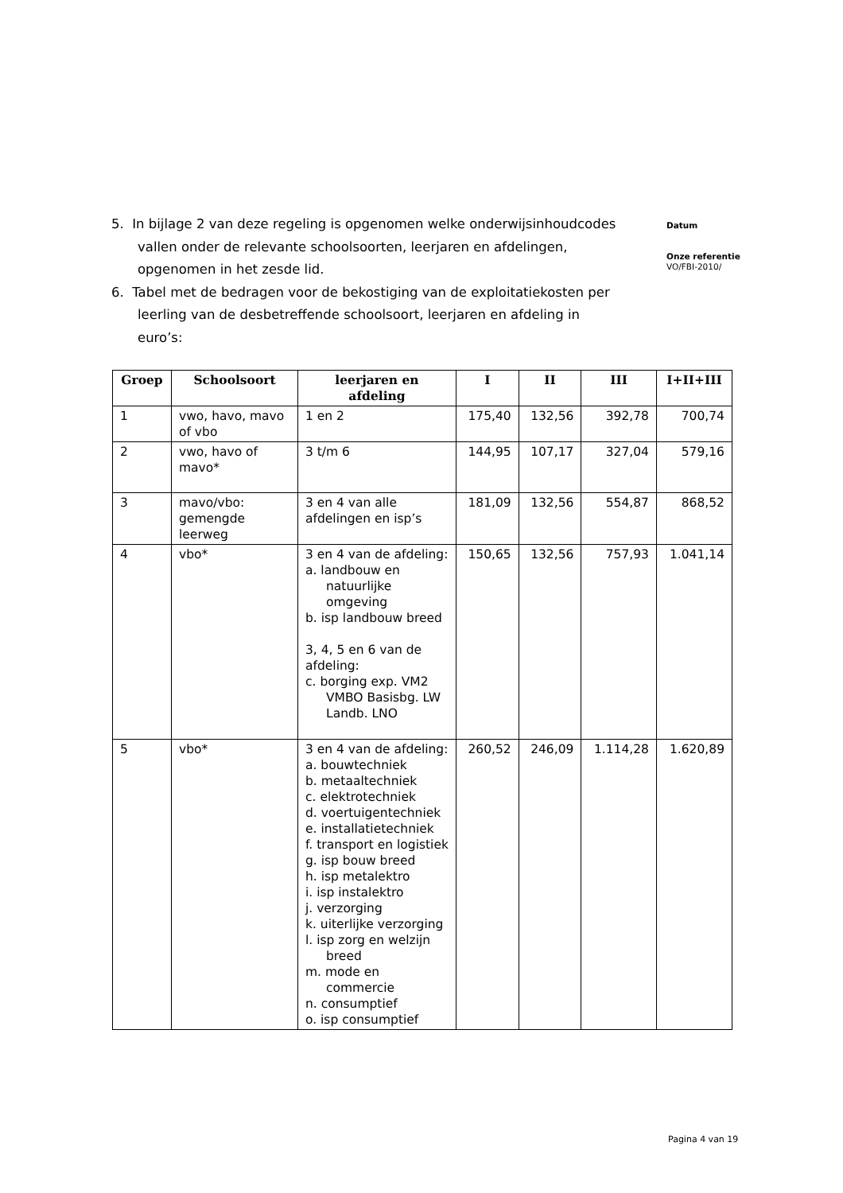5. In bijlage 2 van deze regeling is opgenomen welke onderwijsinhoudcodes vallen onder de relevante schoolsoorten, leerjaren en afdelingen, opgenomen in het zesde lid.
6. Tabel met de bedragen voor de bekostiging van de exploitatiekosten per leerling van de desbetreffende schoolsoort, leerjaren en afdeling in euro’s:
Datum
Onze referentie
VO/FBI-2010/
| Groep | Schoolsoort | leerjaren en afdeling | I | II | III | I+II+III |
| --- | --- | --- | --- | --- | --- | --- |
| 1 | vwo, havo, mavo of vbo | 1 en 2 | 175,40 | 132,56 | 392,78 | 700,74 |
| 2 | vwo, havo of mavo* | 3 t/m 6 | 144,95 | 107,17 | 327,04 | 579,16 |
| 3 | mavo/vbo: gemengde leerweg | 3 en 4 van alle afdelingen en isp’s | 181,09 | 132,56 | 554,87 | 868,52 |
| 4 | vbo* | 3 en 4 van de afdeling: a. landbouw en natuurlijke omgeving b. isp landbouw breed 3, 4, 5 en 6 van de afdeling: c. borging exp. VM2 VMBO Basisbg. LW Landb. LNO | 150,65 | 132,56 | 757,93 | 1.041,14 |
| 5 | vbo* | 3 en 4 van de afdeling: a. bouwtechniek b. metaaltechniek c. elektrotechniek d. voertuigentechniek e. installatietechniek f. transport en logistiek g. isp bouw breed h. isp metalektro i. isp instalektro j. verzorging k. uiterlijke verzorging l. isp zorg en welzijn breed m. mode en commercie n. consumptief o. isp consumptief | 260,52 | 246,09 | 1.114,28 | 1.620,89 |
Pagina 4 van 19